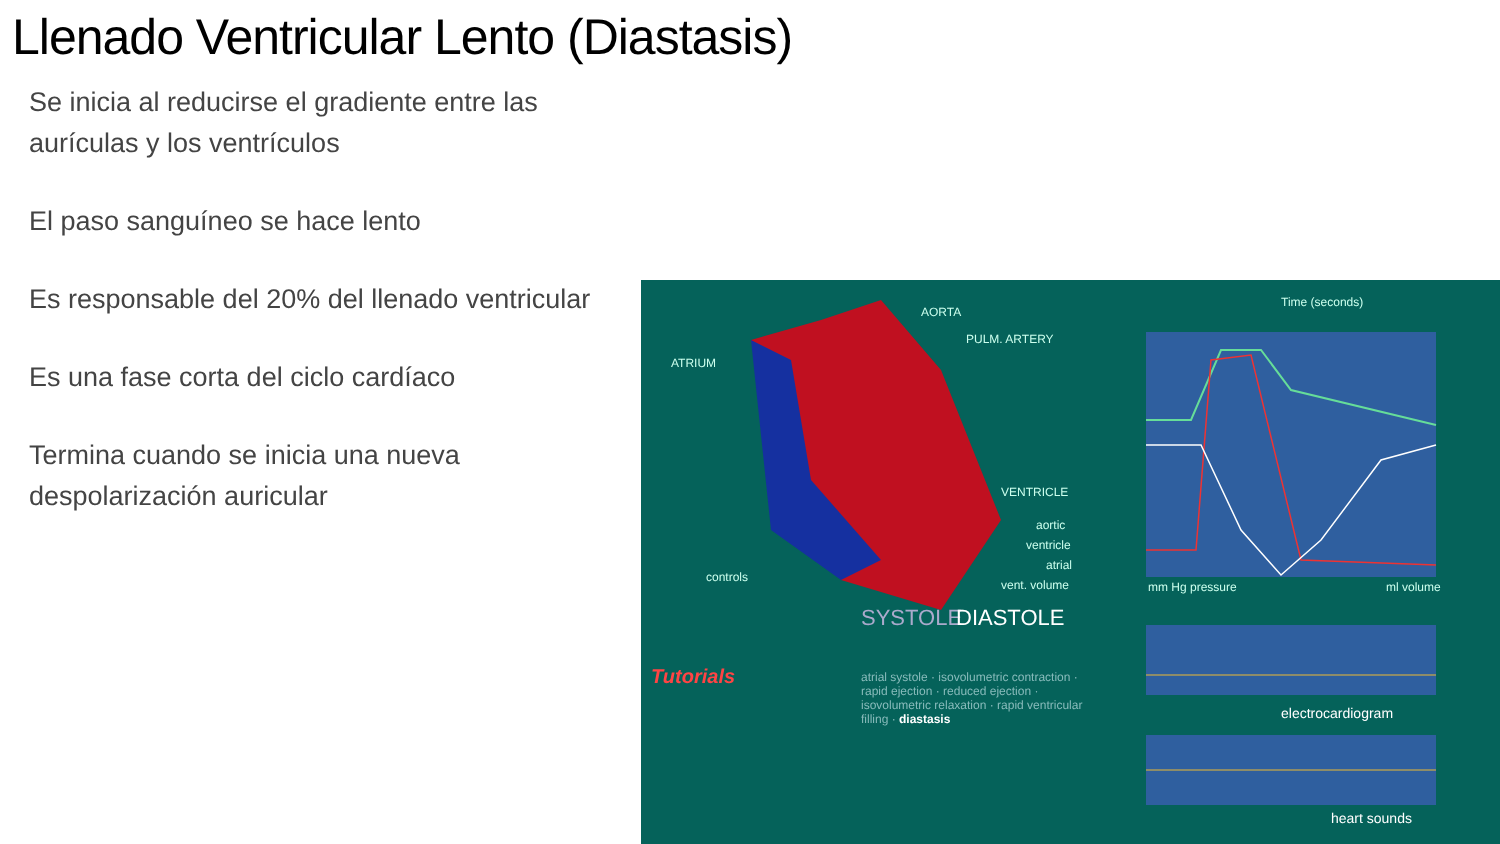Llenado Ventricular Lento (Diastasis)
Se inicia al reducirse el gradiente entre las aurículas y los ventrículos
El paso sanguíneo se hace lento
Es responsable del 20% del llenado ventricular
Es una fase corta del ciclo cardíaco
Termina cuando se inicia una nueva despolarización auricular
AORTA
PULM. ARTERY
ATRIUM
VENTRICLE
Time (seconds)
aortic
ventricle
atrial
vent. volume
controls
mm Hg pressure ml volume
SYSTOLE DIASTOLE
Tutorials atrial systole · isovolumetric contraction · rapid ejection · reduced ejection · isovolumetric relaxation · rapid ventricular filling · diastasis
electrocardiogram
heart sounds